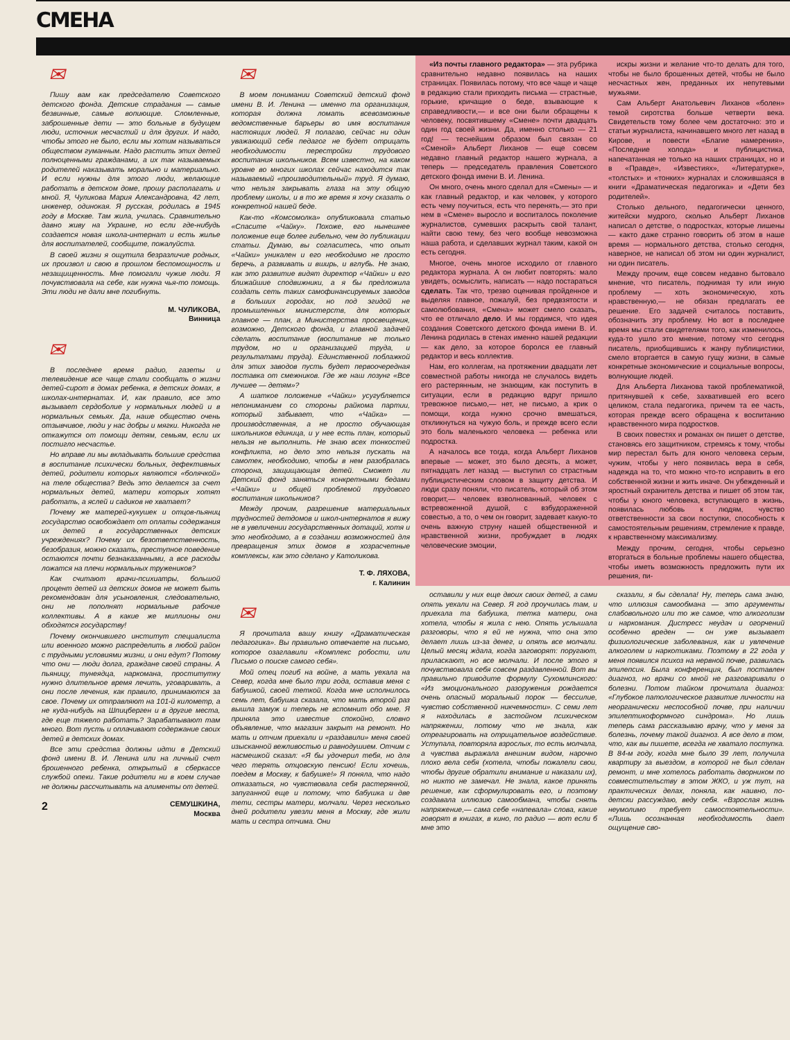СМЕНА
✉
Пишу вам как председателю Советского детского фонда. Детские страдания — самые безвинные, самые вопиющие. Сломленные, заброшенные дети — это больные в будущем люди, источник несчастий и для других. И надо, чтобы этого не было, если мы хотим называться обществом гуманным. Надо растить этих детей полноценными гражданами, а их так называемых родителей наказывать морально и материально. И если нужны для этого люди, желающие работать в детском доме, прошу располагать и мной. Я, Чуликова Мария Александровна, 42 лет, инженер, одинокая. Я русская, родилась в 1945 году в Москве. Там жила, училась. Сравнительно давно живу на Украине, но если где-нибудь создается новая школа-интернат и есть жилье для воспитателей, сообщите, пожалуйста.
В своей жизни я ощутила безразличие родных, их произвол и свою в прошлом беспомощность и незащищенность. Мне помогали чужие люди. Я почувствовала на себе, как нужна чья-то помощь. Эти люди не дали мне погибнуть.
М. ЧУЛИКОВА,
Винница
✉
В последнее время радио, газеты и телевидение все чаще стали сообщать о жизни детей-сирот в домах ребенка, в детских домах, в школах-интернатах. И, как правило, все это вызывает сердоболие у нормальных людей и в нормальных семьях. Да, наше общество очень отзывчивое, люди у нас добры и мягки. Никогда не откажутся от помощи детям, семьям, если их постигло несчастье.
Но вправе ли мы вкладывать большие средства в воспитание психически больных, дефективных детей, родители которых являются «болячкой» на теле общества? Ведь это делается за счет нормальных детей, матери которых хотят работать, а яслей и садиков не хватает?
Почему же матерей-кукушек и отцов-пьяниц государство освобождает от оплаты содержания их детей в государственных детских учреждениях? Почему их безответственность, безобразия, можно сказать, преступное поведение остаются почти безнаказанными, а все расходы ложатся на плечи нормальных тружеников?
Как считают врачи-психиатры, большой процент детей из детских домов не может быть рекомендован для усыновления, следовательно, они не пополнят нормальные рабочие коллективы. А в какие же миллионы они обходятся государству!
Почему окончившего институт специалиста или военного можно распределить в любой район с трудными условиями жизни, и они едут? Потому что они — люди долга, граждане своей страны. А пьяницу, тунеядца, наркомана, проститутку нужно длительное время лечить, уговаривать, а они после лечения, как правило, принимаются за свое. Почему их отправляют на 101-й километр, а не куда-нибудь на Шпицберген и в другие места, где еще тяжело работать? Зарабатывают там много. Вот пусть и оплачивают содержание своих детей в детских домах.
Все эти средства должны идти в Детский фонд имени В. И. Ленина или на личный счет брошенного ребенка, открытый в сберкассе службой опеки. Такие родители ни в коем случае не должны рассчитывать на алименты от детей.
2 СЕМУШКИНА,
Москва
✉
В моем понимании Советский детский фонд имени В. И. Ленина — именно та организация, которая должна ломать всевозможные ведомственные барьеры во имя воспитания настоящих людей. Я полагаю, сейчас ни один уважающий себя педагог не будет отрицать необходимости перестройки трудового воспитания школьников. Всем известно, на каком уровне во многих школах сейчас находится так называемый «производительный» труд. Я думаю, что нельзя закрывать глаза на эту общую проблему школы, и в то же время я хочу сказать о конкретной нашей беде.
Как-то «Комсомолка» опубликовала статью «Спасите «Чайку». Похоже, его нынешнее положение еще более гибельно, чем до публикации статьи. Думаю, вы согласитесь, что опыт «Чайки» уникален и его необходимо не просто беречь, а развивать и вширь, и вглубь. Не знаю, как это развитие видят директор «Чайки» и его ближайшие сподвижники, а я бы предложила создать сеть таких самофинансируемых заводов в больших городах, но под эгидой не промышленных министерств, для которых главное — план, а Министерства просвещения, возможно, Детского фонда, и главной задачей сделать воспитание (воспитание не только трудом, но и организацией труда, и результатами труда). Единственной поблажкой для этих заводов пусть будет первоочередная поставка от смежников. Где же наш лозунг «Все лучшее — детям»?
А шаткое положение «Чайки» усугубляется непониманием со стороны райкома партии, который забывает, что «Чайка» — производственная, а не просто обучающая школьников единица, и у нее есть план, который нельзя не выполнить. Не знаю всех тонкостей конфликта, но дело это нельзя пускать на самотек, необходимо, чтобы в нем разобралась сторона, защищающая детей. Сможет ли Детский фонд заняться конкретными бедами «Чайки» и общей проблемой трудового воспитания школьников?
Между прочим, разрешение материальных трудностей детдомов и школ-интернатов я вижу не в увеличении государственных дотаций, хотя и это необходимо, а в создании возможностей для превращения этих домов в хозрасчетные комплексы, как это сделано у Католикова.
Т. Ф. ЛЯХОВА,
г. Калинин
✉
Я прочитала вашу книгу «Драматическая педагогика». Вы правильно отвечаете на письмо, которое озаглавили «Комплекс робости, или Письмо о поиске самого себя».
Мой отец погиб на войне, а мать уехала на Север, когда мне было три года, оставив меня с бабушкой, своей теткой. Когда мне исполнилось семь лет, бабушка сказала, что мать второй раз вышла замуж и теперь не вспомнит обо мне. Я приняла это известие спокойно, словно объявление, что магазин закрыт на ремонт. Но мать и отчим приехали и «раздавили» меня своей изысканной вежливостью и равнодушием. Отчим с насмешкой сказал: «Я бы удочерил тебя, но для чего терять отцовскую пенсию! Если хочешь, поедем в Москву, к бабушке!» Я поняла, что надо отказаться, но чувствовала себя растерянной, запуганной еще и потому, что бабушка и две тети, сестры матери, молчали. Через несколько дней родители увезли меня в Москву, где жили мать и сестра отчима. Они
«Из почты главного редактора» — эта рубрика сравнительно недавно появилась на наших страницах. Появилась потому, что все чаще и чаще в редакцию стали приходить письма — страстные, горькие, кричащие о беде, взывающие к справедливости,— и все они были обращены к человеку, посвятившему «Смене» почти двадцать один год своей жизни. Да, именно столько — 21 год! — теснейшим образом был связан со «Сменой» Альберт Лиханов — еще совсем недавно главный редактор нашего журнала, а теперь — председатель правления Советского детского фонда имени В. И. Ленина.
Он много, очень много сделал для «Смены» — и как главный редактор, и как человек, у которого есть чему поучиться, есть что перенять,— это при нем в «Смене» выросло и воспиталось поколение журналистов, сумевших раскрыть свой талант, найти свою тему, без чего вообще невозможна наша работа, и сделавших журнал таким, какой он есть сегодня.
Многое, очень многое исходило от главного редактора журнала. А он любит повторять: мало увидеть, осмыслить, написать — надо постараться сделать. Так что, трезво оценивая пройденное и выделяя главное, пожалуй, без предвзятости и самолюбования, «Смена» может смело сказать, что ее отличало дело. И мы гордимся, что идея создания Советского детского фонда имени В. И. Ленина родилась в стенах именно нашей редакции — как дело, за которое боролся ее главный редактор и весь коллектив.
Нам, его коллегам, на протяжении двадцати лет совместной работы никогда не случалось видеть его растерянным, не знающим, как поступить в ситуации, если в редакцию вдруг пришло тревожное письмо,— нет, не письмо, а крик о помощи, когда нужно срочно вмешаться, откликнуться на чужую боль, и прежде всего если это боль маленького человека — ребенка или подростка.
А началось все тогда, когда Альберт Лиханов впервые — может, это было десять, а может, пятнадцать лет назад — выступил со страстным публицистическим словом в защиту детства. И люди сразу поняли, что писатель, который об этом говорит,— человек взволнованный, человек с встревоженной душой, с взбудораженной совестью, а то, о чем он говорит, задевает какую-то очень важную струну нашей общественной и нравственной жизни, пробуждает в людях человеческие эмоции,
искры жизни и желание что-то делать для того, чтобы не было брошенных детей, чтобы не было несчастных жен, преданных их непутевыми мужьями.
Сам Альберт Анатольевич Лиханов «болен» темой сиротства больше четверти века. Свидетельств тому более чем достаточно: это и статьи журналиста, начинавшего много лет назад в Кирове, и повести «Благие намерения», «Последние холода» и публицистика, напечатанная не только на наших страницах, но и в «Правде», «Известиях», «Литературке», «толстых» и «тонких» журналах и сложившаяся в книги «Драматическая педагогика» и «Дети без родителей».
Столько дельного, педагогически ценного, житейски мудрого, сколько Альберт Лиханов написал о детстве, о подростках, которые лишены — както даже странно говорить об этом в наше время — нормального детства, столько сегодня, наверное, не написал об этом ни один журналист, ни один писатель.
Между прочим, еще совсем недавно бытовало мнение, что писатель, поднимая ту или иную проблему — хоть экономическую, хоть нравственную,— не обязан предлагать ее решение. Его задачей считалось поставить, обозначить эту проблему. Но вот в последнее время мы стали свидетелями того, как изменилось, куда-то ушло это мнение, потому что сегодня писатель, приобщившись к жанру публицистики, смело вторгается в самую гущу жизни, в самые конкретные экономические и социальные вопросы, волнующие людей.
Для Альберта Лиханова такой проблематикой, притянувшей к себе, захватившей его всего целиком, стала педагогика, причем та ее часть, которая прежде всего обращена к воспитанию нравственного мира подростков.
В своих повестях и романах он пишет о детстве, становясь его защитником, стремясь к тому, чтобы мир перестал быть для юного человека серым, чужим, чтобы у него появилась вера в себя, надежда на то, что можно что-то исправить в его собственной жизни и жить иначе. Он убежденный и яростный охранитель детства и пишет об этом так, чтобы у юного человека, вступающего в жизнь, появилась любовь к людям, чувство ответственности за свои поступки, способность к самостоятельным решениям, стремление к правде, к нравственному максимализму.
Между прочим, сегодня, чтобы серьезно вторгаться в больные проблемы нашего общества, чтобы иметь возможность предложить пути их решения, пи-
оставили у них еще двоих своих детей, а сами опять уехали на Север. Я год проучилась там, и приехала та бабушка, тетка матери, она хотела, чтобы я жила с нею. Опять услышала разговоры, что я ей не нужна, что она это делает лишь из-за денег, и опять все молчали. Целый месяц ждала, когда заговорят: поругают, приласкают, но все молчали. И после этого я почувствовала себя совсем раздавленной. Вот вы правильно приводите формулу Сухомлинского: «Из эмоционального разоружения рождается очень опасный моральный порок — бессилие, чувство собственной никчемности». С семи лет я находилась в застойном психическом напряжении, потому что не знала, как отреагировать на отрицательное воздействие. Уступала, повторяла взрослых, то есть молчала, а чувства выражала внешним видом, нарочно плохо вела себя (хотела, чтобы пожалели свои, чтобы другие обратили внимание и наказали их), но никто не замечал. Не знала, какое принять решение, как сформулировать его, и поэтому создавала иллюзию самообмана, чтобы снять напряжение,— сама себе «напевала» слова, какие говорят в книгах, в кино, по радио — вот если б мне это
сказали, я бы сделала! Ну, теперь сама знаю, что иллюзия самообмана — это аргументы слабовольного или то же самое, что алкоголизм и наркомания. Дистресс неудач и огорчений особенно вреден — он уже вызывает физиологические заболевания, как и увлечение алкоголем и наркотиками. Поэтому в 22 года у меня появился психоз на нервной почве, развилась эпилепсия. Была конференция, был поставлен диагноз, но врачи со мной не разговаривали о болезни. Потом тайком прочитала диагноз: «Глубокое патологическое развитие личности на неорганически неспособной почве, при наличии эпилептикоформного синдрома». Но лишь теперь сама рассказываю врачу, что у меня за болезнь, почему такой диагноз. А все дело в том, что, как вы пишете, всегда не хватало поступка. В 84-м году, когда мне было 39 лет, получила квартиру за выездом, в которой не был сделан ремонт, и мне хотелось работать дворником по совместительству в этом ЖКО, и уж тут, на практических делах, поняла, как наивно, по-детски рассуждаю, веду себя. «Взрослая жизнь неумолимо требует самостоятельности». «Лишь осознанная необходимость дает ощущение сво-